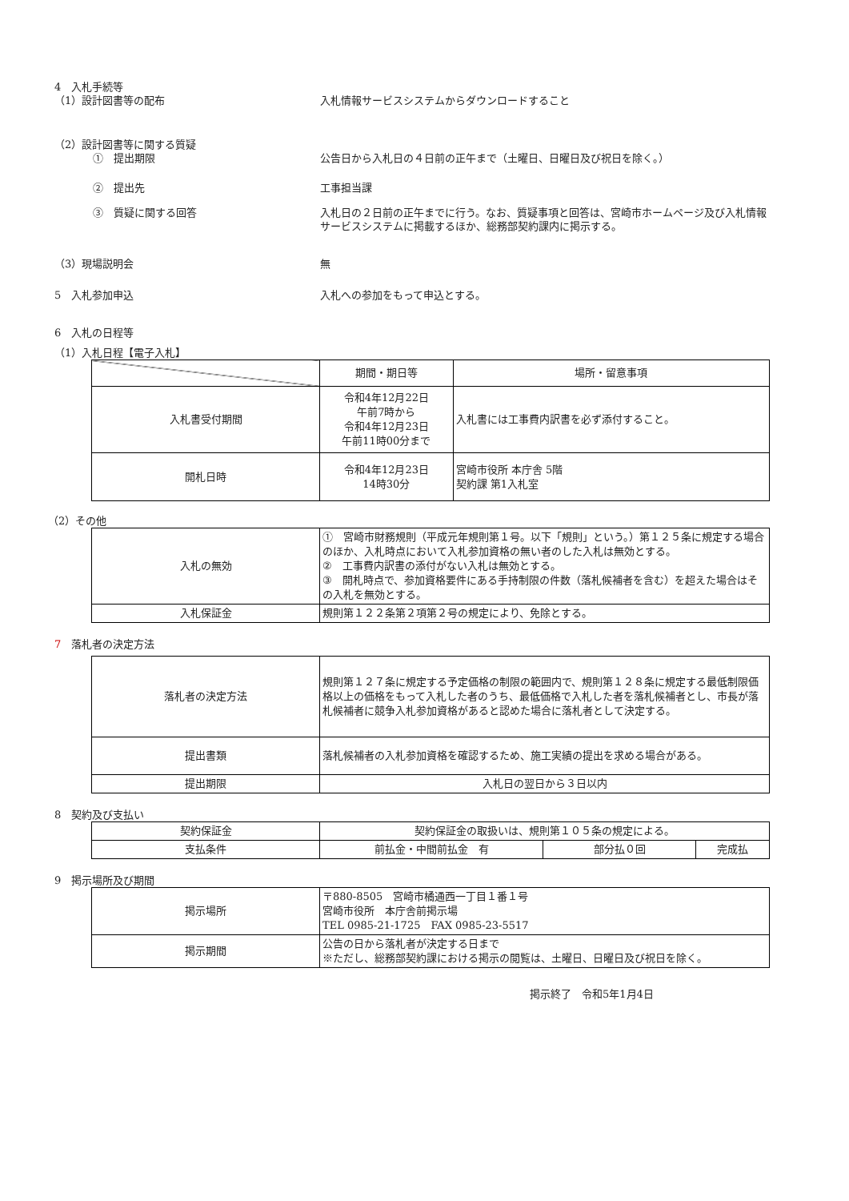4　入札手続等
（1）設計図書等の配布 入札情報サービスシステムからダウンロードすること
（2）設計図書等に関する質疑
①　提出期限 公告日から入札日の４日前の正午まで（土曜日、日曜日及び祝日を除く。）
②　提出先 工事担当課
③　質疑に関する回答 入札日の２日前の正午までに行う。なお、質疑事項と回答は、宮崎市ホームページ及び入札情報サービスシステムに掲載するほか、総務部契約課内に掲示する。
（3）現場説明会 無
5　入札参加申込 入札への参加をもって申込とする。
6　入札の日程等
（1）入札日程【電子入札】
| | 期間・期日等 | 場所・留意事項 |
| --- | --- | --- |
| 入札書受付期間 | 令和4年12月22日 午前7時から 令和4年12月23日 午前11時00分まで | 入札書には工事費内訳書を必ず添付すること。 |
| 開札日時 | 令和4年12月23日 14時30分 | 宮崎市役所 本庁舎 5階 契約課 第1入札室 |
（2）その他
| 入札の無効 | ① 宮崎市財務規則（平成元年規則第１号。以下「規則」という。）第１２５条に規定する場合のほか、入札時点において入札参加資格の無い者のした入札は無効とする。 ② 工事費内訳書の添付がない入札は無効とする。 ③ 開札時点で、参加資格要件にある手持制限の件数（落札候補者を含む）を超えた場合はその入札を無効とする。 |
| 入札保証金 | 規則第１２２条第２項第２号の規定により、免除とする。 |
7　落札者の決定方法
| 落札者の決定方法 | 規則第１２７条に規定する予定価格の制限の範囲内で、規則第１２８条に規定する最低制限価格以上の価格をもって入札した者のうち、最低価格で入札した者を落札候補者とし、市長が落札候補者に競争入札参加資格があると認めた場合に落札者として決定する。 |
| 提出書類 | 落札候補者の入札参加資格を確認するため、施工実績の提出を求める場合がある。 |
| 提出期限 | 入札日の翌日から３日以内 |
8　契約及び支払い
| 契約保証金 | 契約保証金の取扱いは、規則第１０５条の規定による。 | | |
| 支払条件 | 前払金・中間前払金 有 | 部分払０回 | 完成払 |
9　掲示場所及び期間
| 掲示場所 | 〒880-8505 宮崎市橘通西一丁目１番１号 宮崎市役所 本庁舎前掲示場 TEL 0985-21-1725 FAX 0985-23-5517 |
| 掲示期間 | 公告の日から落札者が決定する日まで ※ただし、総務部契約課における掲示の閲覧は、土曜日、日曜日及び祝日を除く。 |
掲示終了　令和5年1月4日